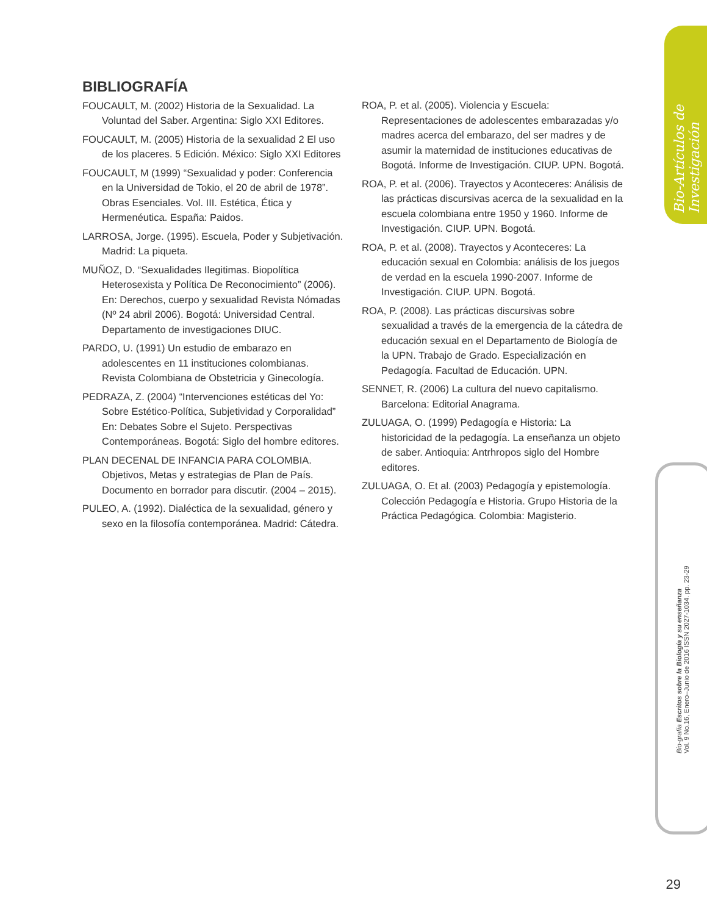Bio-Artículos de Investigación
Bio-grafía Escritos sobre la Biología y su enseñanza
Vol. 9 No.16, Enero–Junio de 2016 ISSN 2027-1034. pp. 23-29
BIBLIOGRAFÍA
FOUCAULT, M. (2002) Historia de la Sexualidad. La Voluntad del Saber. Argentina: Siglo XXI Editores.
FOUCAULT, M. (2005) Historia de la sexualidad 2 El uso de los placeres. 5 Edición. México: Siglo XXI Editores
FOUCAULT, M (1999) “Sexualidad y poder: Conferencia en la Universidad de Tokio, el 20 de abril de 1978”. Obras Esenciales. Vol. III. Estética, Ética y Hermenéutica. España: Paidos.
LARROSA, Jorge. (1995). Escuela, Poder y Subjetivación. Madrid: La piqueta.
MUÑOZ, D. “Sexualidades Ilegitimas. Biopolítica Heterosexista y Política De Reconocimiento” (2006). En: Derechos, cuerpo y sexualidad Revista Nómadas (Nº 24 abril 2006). Bogotá: Universidad Central. Departamento de investigaciones DIUC.
PARDO, U. (1991) Un estudio de embarazo en adolescentes en 11 instituciones colombianas. Revista Colombiana de Obstetricia y Ginecología.
PEDRAZA, Z. (2004) “Intervenciones estéticas del Yo: Sobre Estético-Política, Subjetividad y Corporalidad” En: Debates Sobre el Sujeto. Perspectivas Contemporáneas. Bogotá: Siglo del hombre editores.
PLAN DECENAL DE INFANCIA PARA COLOMBIA. Objetivos, Metas y estrategias de Plan de País. Documento en borrador para discutir. (2004 – 2015).
PULEO, A. (1992). Dialéctica de la sexualidad, género y sexo en la filosofía contemporánea. Madrid: Cátedra.
ROA, P. et al. (2005). Violencia y Escuela: Representaciones de adolescentes embarazadas y/o madres acerca del embarazo, del ser madres y de asumir la maternidad de instituciones educativas de Bogotá. Informe de Investigación. CIUP. UPN. Bogotá.
ROA, P. et al. (2006). Trayectos y Aconteceres: Análisis de las prácticas discursivas acerca de la sexualidad en la escuela colombiana entre 1950 y 1960. Informe de Investigación. CIUP. UPN. Bogotá.
ROA, P. et al. (2008). Trayectos y Aconteceres: La educación sexual en Colombia: análisis de los juegos de verdad en la escuela 1990-2007. Informe de Investigación. CIUP. UPN. Bogotá.
ROA, P. (2008). Las prácticas discursivas sobre sexualidad a través de la emergencia de la cátedra de educación sexual en el Departamento de Biología de la UPN. Trabajo de Grado. Especialización en Pedagogía. Facultad de Educación. UPN.
SENNET, R. (2006) La cultura del nuevo capitalismo. Barcelona: Editorial Anagrama.
ZULUAGA, O. (1999) Pedagogía e Historia: La historicidad de la pedagogía. La enseñanza un objeto de saber. Antioquia: Antrhropos siglo del Hombre editores.
ZULUAGA, O. Et al. (2003) Pedagogía y epistemología. Colección Pedagogía e Historia. Grupo Historia de la Práctica Pedagógica. Colombia: Magisterio.
29